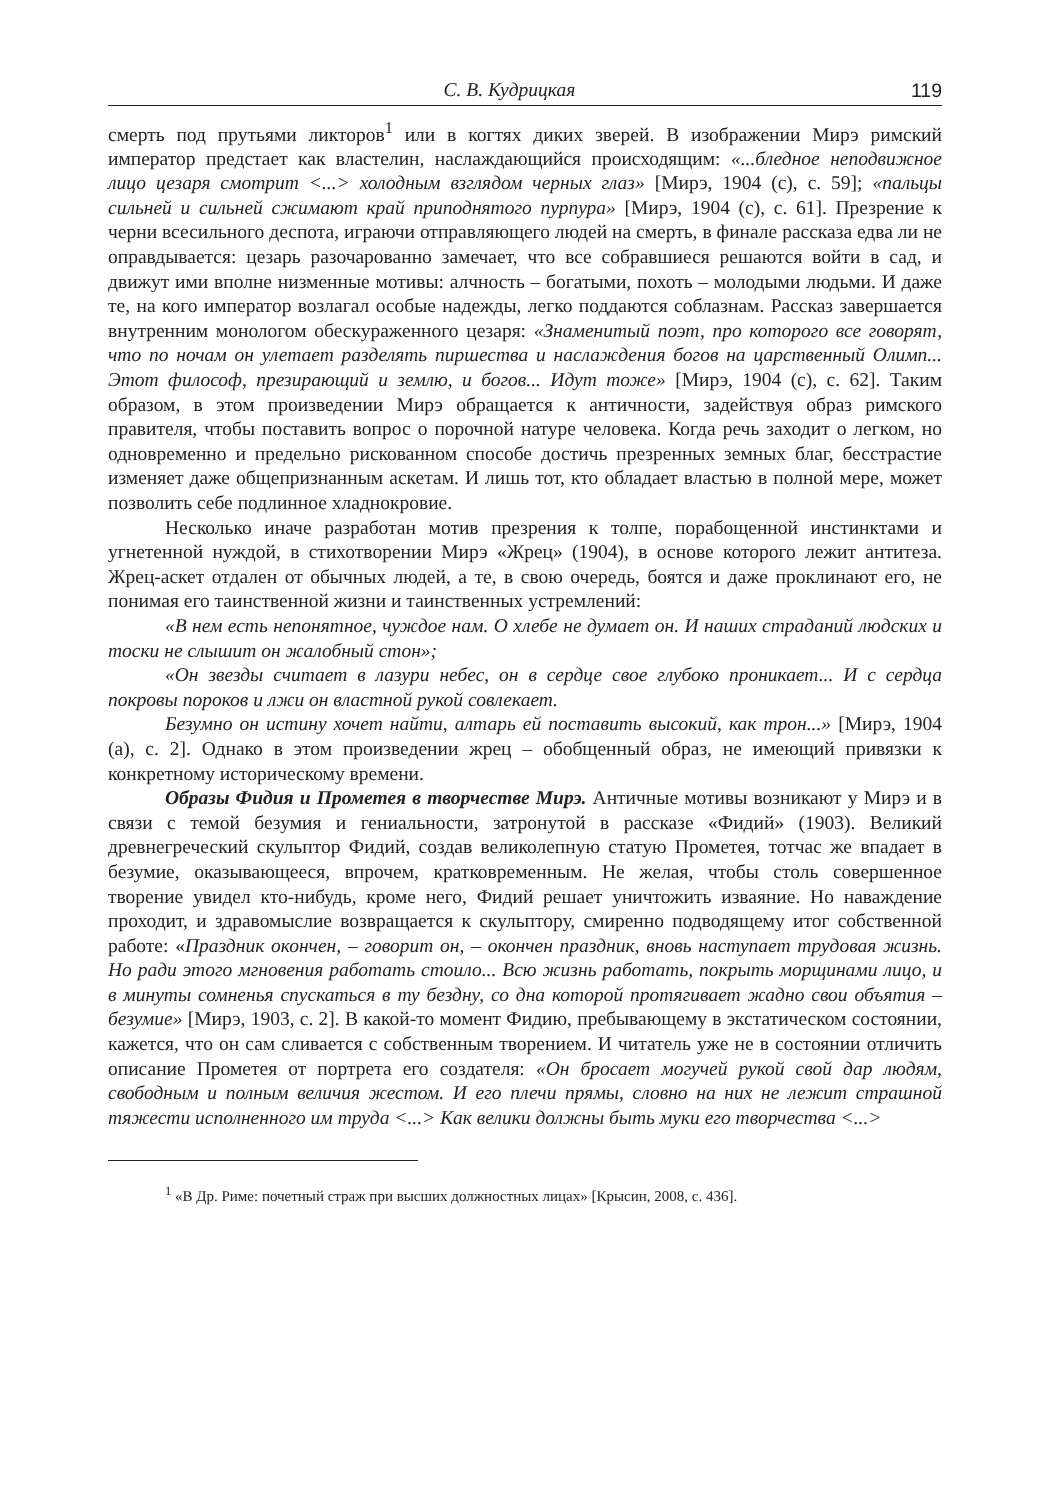С. В. Кудрицкая 119
смерть под прутьями ликторов<sup>1</sup> или в когтях диких зверей. В изображении Мирэ римский император предстает как властелин, наслаждающийся происходящим: «...бледное неподвижное лицо цезаря смотрит <...> холодным взглядом черных глаз» [Мирэ, 1904 (с), с. 59]; «пальцы сильней и сильней сжимают край приподнятого пурпура» [Мирэ, 1904 (с), с. 61]. Презрение к черни всесильного деспота, играючи отправляющего людей на смерть, в финале рассказа едва ли не оправдывается: цезарь разочарованно замечает, что все собравшиеся решаются войти в сад, и движут ими вполне низменные мотивы: алчность – богатыми, похоть – молодыми людьми. И даже те, на кого император возлагал особые надежды, легко поддаются соблазнам. Рассказ завершается внутренним монологом обескураженного цезаря: «Знаменитый поэт, про которого все говорят, что по ночам он улетает разделять пиршества и наслаждения богов на царственный Олимп... Этот философ, презирающий и землю, и богов... Идут тоже» [Мирэ, 1904 (с), с. 62]. Таким образом, в этом произведении Мирэ обращается к античности, задействуя образ римского правителя, чтобы поставить вопрос о порочной натуре человека. Когда речь заходит о легком, но одновременно и предельно рискованном способе достичь презренных земных благ, бесстрастие изменяет даже общепризнанным аскетам. И лишь тот, кто обладает властью в полной мере, может позволить себе подлинное хладнокровие.
Несколько иначе разработан мотив презрения к толпе, порабощенной инстинктами и угнетенной нуждой, в стихотворении Мирэ «Жрец» (1904), в основе которого лежит антитеза. Жрец-аскет отдален от обычных людей, а те, в свою очередь, боятся и даже проклинают его, не понимая его таинственной жизни и таинственных устремлений:
«В нем есть непонятное, чуждое нам. О хлебе не думает он. И наших страданий людских и тоски не слышит он жалобный стон»;
«Он звезды считает в лазури небес, он в сердце свое глубоко проникает... И с сердца покровы пороков и лжи он властной рукой совлекает.
Безумно он истину хочет найти, алтарь ей поставить высокий, как трон...» [Мирэ, 1904 (а), с. 2]. Однако в этом произведении жрец – обобщенный образ, не имеющий привязки к конкретному историческому времени.
Образы Фидия и Прометея в творчестве Мирэ. Античные мотивы возникают у Мирэ и в связи с темой безумия и гениальности, затронутой в рассказе «Фидий» (1903). Великий древнегреческий скульптор Фидий, создав великолепную статую Прометея, тотчас же впадает в безумие, оказывающееся, впрочем, кратковременным. Не желая, чтобы столь совершенное творение увидел кто-нибудь, кроме него, Фидий решает уничтожить изваяние. Но наваждение проходит, и здравомыслие возвращается к скульптору, смиренно подводящему итог собственной работе: «Праздник окончен, – говорит он, – окончен праздник, вновь наступает трудовая жизнь. Но ради этого мгновения работать стоило... Всю жизнь работать, покрыть морщинами лицо, и в минуты сомненья спускаться в ту бездну, со дна которой протягивает жадно свои объятия – безумие» [Мирэ, 1903, с. 2]. В какой-то момент Фидию, пребывающему в экстатическом состоянии, кажется, что он сам сливается с собственным творением. И читатель уже не в состоянии отличить описание Прометея от портрета его создателя: «Он бросает могучей рукой свой дар людям, свободным и полным величия жестом. И его плечи прямы, словно на них не лежит страшной тяжести исполненного им труда <...> Как велики должны быть муки его творчества <...>
<sup>1</sup> «В Др. Риме: почетный страж при высших должностных лицах» [Крысин, 2008, с. 436].